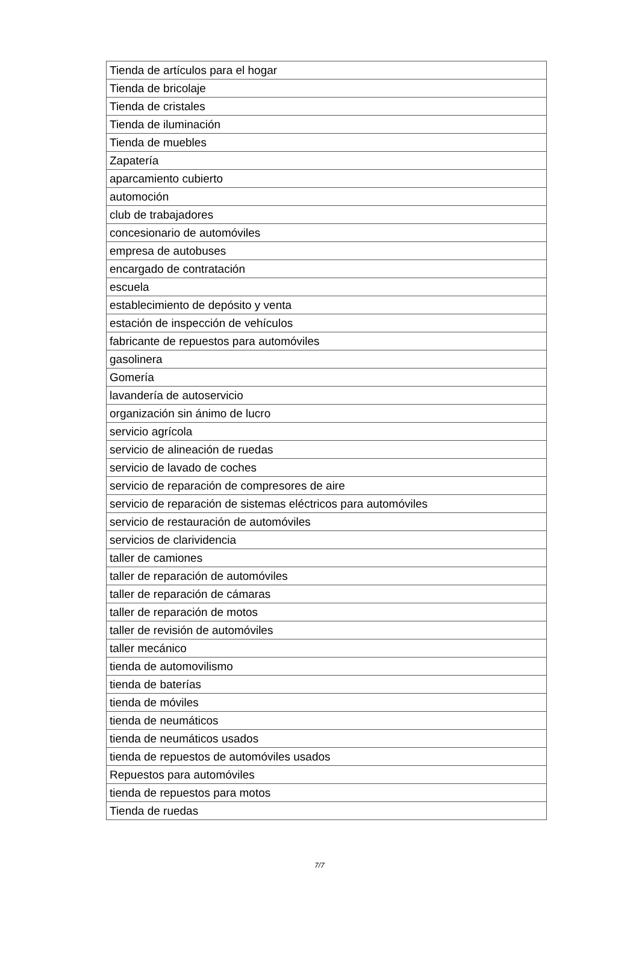| Tienda de artículos para el hogar |
| Tienda de bricolaje |
| Tienda de cristales |
| Tienda de iluminación |
| Tienda de muebles |
| Zapatería |
| aparcamiento cubierto |
| automoción |
| club de trabajadores |
| concesionario de automóviles |
| empresa de autobuses |
| encargado de contratación |
| escuela |
| establecimiento de depósito y venta |
| estación de inspección de vehículos |
| fabricante de repuestos para automóviles |
| gasolinera |
| Gomería |
| lavandería de autoservicio |
| organización sin ánimo de lucro |
| servicio agrícola |
| servicio de alineación de ruedas |
| servicio de lavado de coches |
| servicio de reparación de compresores de aire |
| servicio de reparación de sistemas eléctricos para automóviles |
| servicio de restauración de automóviles |
| servicios de clarividencia |
| taller de camiones |
| taller de reparación de automóviles |
| taller de reparación de cámaras |
| taller de reparación de motos |
| taller de revisión de automóviles |
| taller mecánico |
| tienda de automovilismo |
| tienda de baterías |
| tienda de móviles |
| tienda de neumáticos |
| tienda de neumáticos usados |
| tienda de repuestos de automóviles usados |
| Repuestos para automóviles |
| tienda de repuestos para motos |
| Tienda de ruedas |
7/7